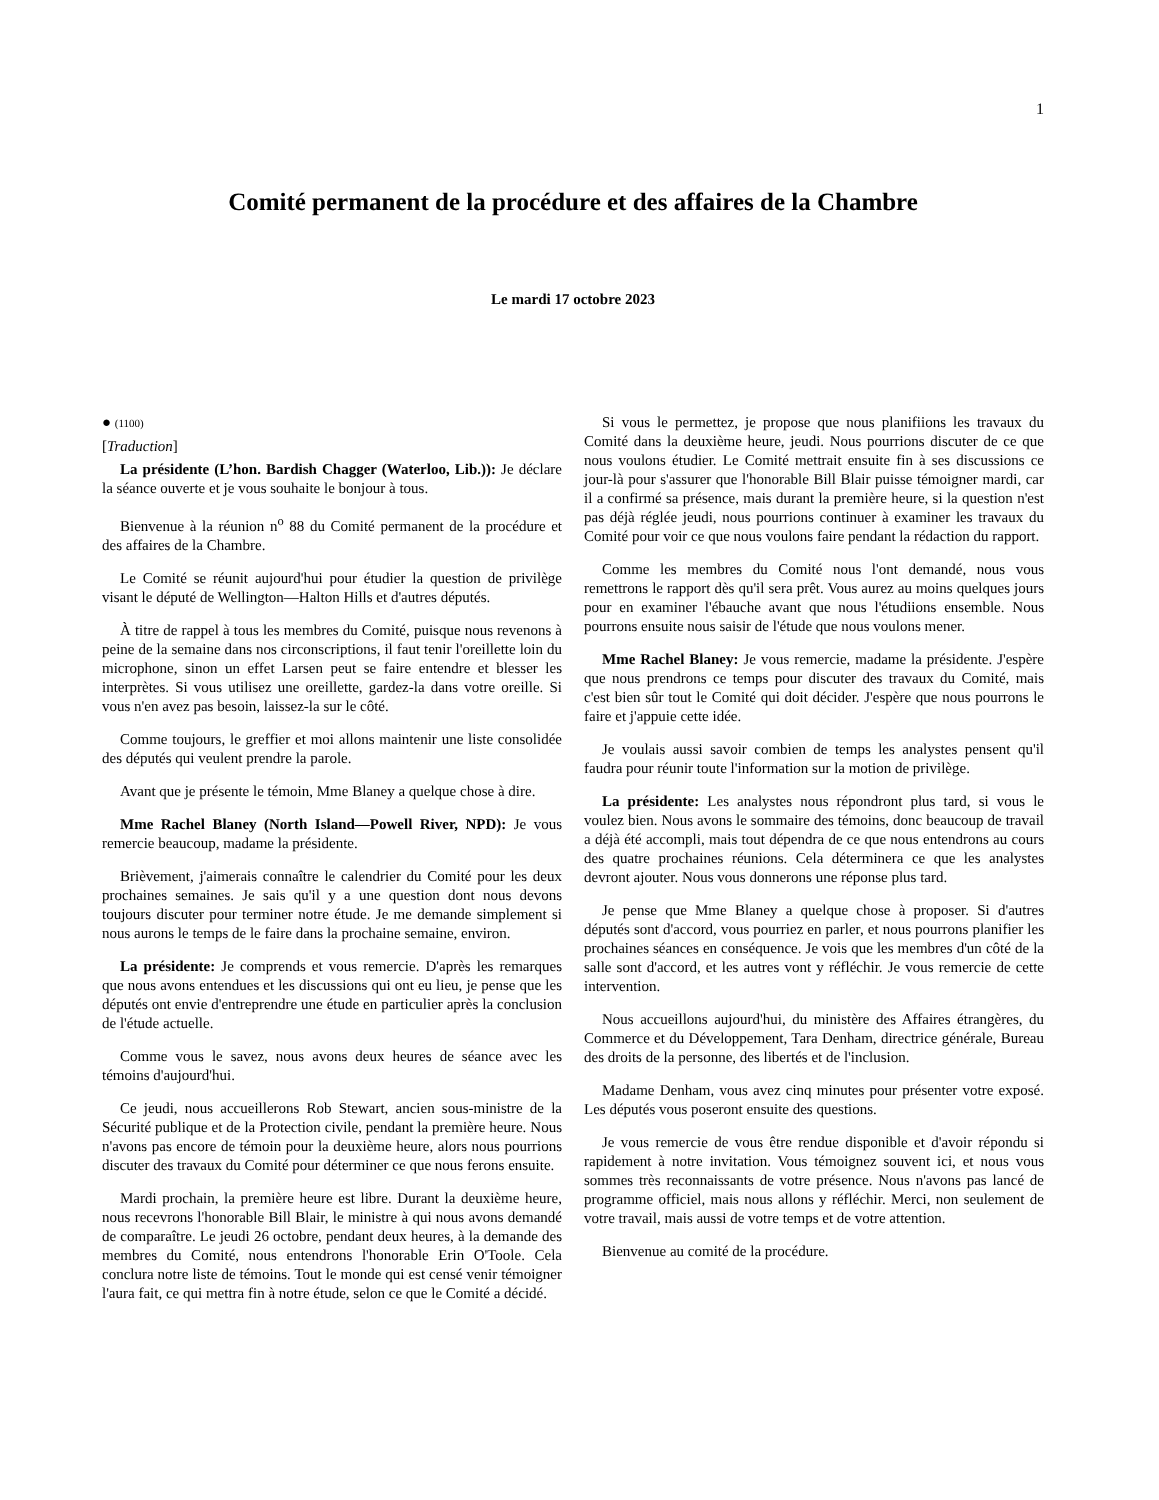1
Comité permanent de la procédure et des affaires de la Chambre
Le mardi 17 octobre 2023
● (1100)
[Traduction]
La présidente (L’hon. Bardish Chagger (Waterloo, Lib.)): Je déclare la séance ouverte et je vous souhaite le bonjour à tous.
Bienvenue à la réunion n<sup>o</sup> 88 du Comité permanent de la procédure et des affaires de la Chambre.
Le Comité se réunit aujourd'hui pour étudier la question de privilège visant le député de Wellington—Halton Hills et d'autres députés.
À titre de rappel à tous les membres du Comité, puisque nous revenons à peine de la semaine dans nos circonscriptions, il faut tenir l'oreillette loin du microphone, sinon un effet Larsen peut se faire entendre et blesser les interprètes. Si vous utilisez une oreillette, gardez-la dans votre oreille. Si vous n'en avez pas besoin, laissez-la sur le côté.
Comme toujours, le greffier et moi allons maintenir une liste consolidée des députés qui veulent prendre la parole.
Avant que je présente le témoin, Mme Blaney a quelque chose à dire.
Mme Rachel Blaney (North Island—Powell River, NPD): Je vous remercie beaucoup, madame la présidente.
Brièvement, j'aimerais connaître le calendrier du Comité pour les deux prochaines semaines. Je sais qu'il y a une question dont nous devons toujours discuter pour terminer notre étude. Je me demande simplement si nous aurons le temps de le faire dans la prochaine semaine, environ.
La présidente: Je comprends et vous remercie. D'après les remarques que nous avons entendues et les discussions qui ont eu lieu, je pense que les députés ont envie d'entreprendre une étude en particulier après la conclusion de l'étude actuelle.
Comme vous le savez, nous avons deux heures de séance avec les témoins d'aujourd'hui.
Ce jeudi, nous accueillerons Rob Stewart, ancien sous-ministre de la Sécurité publique et de la Protection civile, pendant la première heure. Nous n'avons pas encore de témoin pour la deuxième heure, alors nous pourrions discuter des travaux du Comité pour déterminer ce que nous ferons ensuite.
Mardi prochain, la première heure est libre. Durant la deuxième heure, nous recevrons l'honorable Bill Blair, le ministre à qui nous avons demandé de comparaître. Le jeudi 26 octobre, pendant deux heures, à la demande des membres du Comité, nous entendrons l'honorable Erin O'Toole. Cela conclura notre liste de témoins. Tout le monde qui est censé venir témoigner l'aura fait, ce qui mettra fin à notre étude, selon ce que le Comité a décidé.
Si vous le permettez, je propose que nous planifiions les travaux du Comité dans la deuxième heure, jeudi. Nous pourrions discuter de ce que nous voulons étudier. Le Comité mettrait ensuite fin à ses discussions ce jour-là pour s'assurer que l'honorable Bill Blair puisse témoigner mardi, car il a confirmé sa présence, mais durant la première heure, si la question n'est pas déjà réglée jeudi, nous pourrions continuer à examiner les travaux du Comité pour voir ce que nous voulons faire pendant la rédaction du rapport.
Comme les membres du Comité nous l'ont demandé, nous vous remettrons le rapport dès qu'il sera prêt. Vous aurez au moins quelques jours pour en examiner l'ébauche avant que nous l'étudiions ensemble. Nous pourrons ensuite nous saisir de l'étude que nous voulons mener.
Mme Rachel Blaney: Je vous remercie, madame la présidente. J'espère que nous prendrons ce temps pour discuter des travaux du Comité, mais c'est bien sûr tout le Comité qui doit décider. J'espère que nous pourrons le faire et j'appuie cette idée.
Je voulais aussi savoir combien de temps les analystes pensent qu'il faudra pour réunir toute l'information sur la motion de privilège.
La présidente: Les analystes nous répondront plus tard, si vous le voulez bien. Nous avons le sommaire des témoins, donc beaucoup de travail a déjà été accompli, mais tout dépendra de ce que nous entendrons au cours des quatre prochaines réunions. Cela déterminera ce que les analystes devront ajouter. Nous vous donnerons une réponse plus tard.
Je pense que Mme Blaney a quelque chose à proposer. Si d'autres députés sont d'accord, vous pourriez en parler, et nous pourrons planifier les prochaines séances en conséquence. Je vois que les membres d'un côté de la salle sont d'accord, et les autres vont y réfléchir. Je vous remercie de cette intervention.
Nous accueillons aujourd'hui, du ministère des Affaires étrangères, du Commerce et du Développement, Tara Denham, directrice générale, Bureau des droits de la personne, des libertés et de l'inclusion.
Madame Denham, vous avez cinq minutes pour présenter votre exposé. Les députés vous poseront ensuite des questions.
Je vous remercie de vous être rendue disponible et d'avoir répondu si rapidement à notre invitation. Vous témoignez souvent ici, et nous vous sommes très reconnaissants de votre présence. Nous n'avons pas lancé de programme officiel, mais nous allons y réfléchir. Merci, non seulement de votre travail, mais aussi de votre temps et de votre attention.
Bienvenue au comité de la procédure.